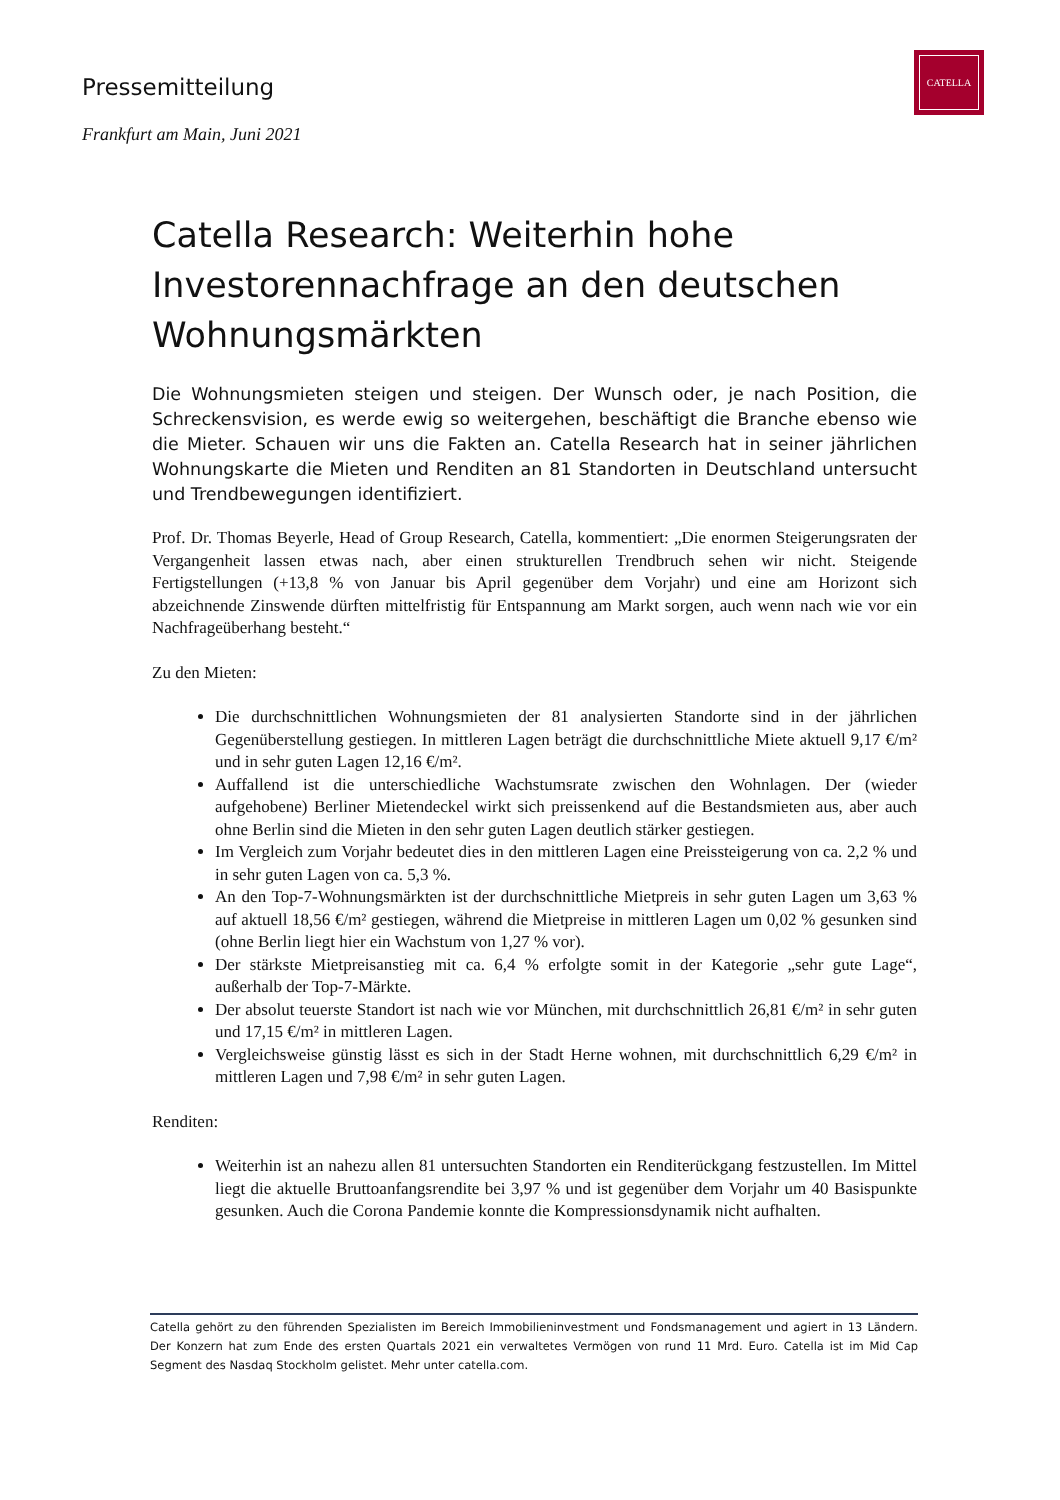CATELLA
Pressemitteilung
Frankfurt am Main, Juni 2021
Catella Research: Weiterhin hohe Investorennachfrage an den deutschen Wohnungsmärkten
Die Wohnungsmieten steigen und steigen. Der Wunsch oder, je nach Position, die Schreckensvision, es werde ewig so weitergehen, beschäftigt die Branche ebenso wie die Mieter. Schauen wir uns die Fakten an. Catella Research hat in seiner jährlichen Wohnungskarte die Mieten und Renditen an 81 Standorten in Deutschland untersucht und Trendbewegungen identifiziert.
Prof. Dr. Thomas Beyerle, Head of Group Research, Catella, kommentiert: „Die enormen Steigerungsraten der Vergangenheit lassen etwas nach, aber einen strukturellen Trendbruch sehen wir nicht. Steigende Fertigstellungen (+13,8 % von Januar bis April gegenüber dem Vorjahr) und eine am Horizont sich abzeichnende Zinswende dürften mittelfristig für Entspannung am Markt sorgen, auch wenn nach wie vor ein Nachfrageüberhang besteht.“
Zu den Mieten:
Die durchschnittlichen Wohnungsmieten der 81 analysierten Standorte sind in der jährlichen Gegenüberstellung gestiegen. In mittleren Lagen beträgt die durchschnittliche Miete aktuell 9,17 €/m² und in sehr guten Lagen 12,16 €/m².
Auffallend ist die unterschiedliche Wachstumsrate zwischen den Wohnlagen. Der (wieder aufgehobene) Berliner Mietendeckel wirkt sich preissenkend auf die Bestandsmieten aus, aber auch ohne Berlin sind die Mieten in den sehr guten Lagen deutlich stärker gestiegen.
Im Vergleich zum Vorjahr bedeutet dies in den mittleren Lagen eine Preissteigerung von ca. 2,2 % und in sehr guten Lagen von ca. 5,3 %.
An den Top-7-Wohnungsmärkten ist der durchschnittliche Mietpreis in sehr guten Lagen um 3,63 % auf aktuell 18,56 €/m² gestiegen, während die Mietpreise in mittleren Lagen um 0,02 % gesunken sind (ohne Berlin liegt hier ein Wachstum von 1,27 % vor).
Der stärkste Mietpreisanstieg mit ca. 6,4 % erfolgte somit in der Kategorie „sehr gute Lage“, außerhalb der Top-7-Märkte.
Der absolut teuerste Standort ist nach wie vor München, mit durchschnittlich 26,81 €/m² in sehr guten und 17,15 €/m² in mittleren Lagen.
Vergleichsweise günstig lässt es sich in der Stadt Herne wohnen, mit durchschnittlich 6,29 €/m² in mittleren Lagen und 7,98 €/m² in sehr guten Lagen.
Renditen:
Weiterhin ist an nahezu allen 81 untersuchten Standorten ein Renditerückgang festzustellen. Im Mittel liegt die aktuelle Bruttoanfangsrendite bei 3,97 % und ist gegenüber dem Vorjahr um 40 Basispunkte gesunken. Auch die Corona Pandemie konnte die Kompressionsdynamik nicht aufhalten.
Catella gehört zu den führenden Spezialisten im Bereich Immobilieninvestment und Fondsmanagement und agiert in 13 Ländern. Der Konzern hat zum Ende des ersten Quartals 2021 ein verwaltetes Vermögen von rund 11 Mrd. Euro. Catella ist im Mid Cap Segment des Nasdaq Stockholm gelistet. Mehr unter catella.com.